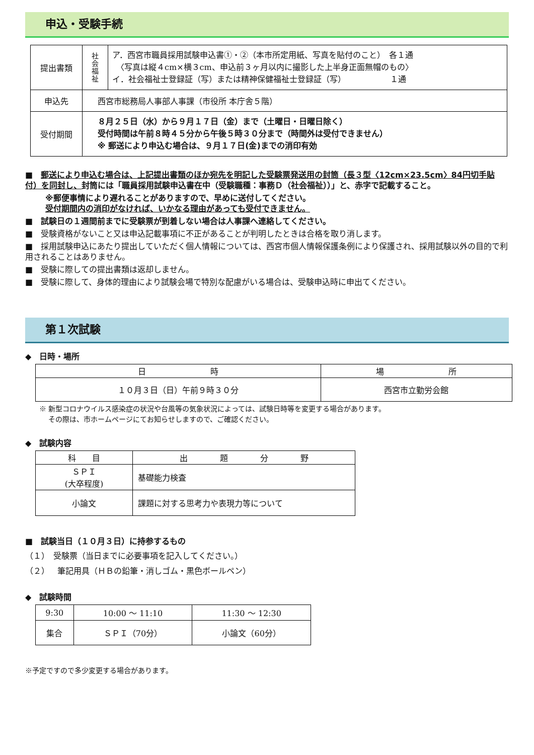申込・受験手続
| 提出書類 | 社 会 福 祉 | ア．西宮市職員採用試験申込書①・②（本市所定用紙、写真を貼付のこと） 各１通 〈写真は縦４cm×横３cm、申込前３ヶ月以内に撮影した上半身正面無帽のもの〉 イ．社会福祉士登録証（写）または精神保健福祉士登録証（写） １通 |
| 申込先 | 西宮市総務局人事部人事課（市役所 本庁舎５階） | |
| 受付期間 | ８月２５日（水）から９月１７日（金）まで（土曜日・日曜日除く） 受付時間は午前８時４５分から午後５時３０分まで（時間外は受付できません） ※ 郵送により申込む場合は、９月１７日(金)までの消印有効 | |
■　郵送により申込む場合は、上記提出書類のほか宛先を明記した受験票発送用の封筒（長３型〈12cm×23.5cm〉84円切手貼付）を同封し、封筒には「職員採用試験申込書在中（受験職種：事務Ｄ（社会福祉））」と、赤字で記載すること。
※郵便事情により遅れることがありますので、早めに送付してください。
受付期間内の消印がなければ、いかなる理由があっても受付できません。
■　試験日の１週間前までに受験票が到着しない場合は人事課へ連絡してください。
■　受験資格がないこと又は申込記載事項に不正があることが判明したときは合格を取り消します。
■　採用試験申込にあたり提出していただく個人情報については、西宮市個人情報保護条例により保護され、採用試験以外の目的で利用されることはありません。
■　受験に際しての提出書類は返却しません。
■　受験に際して、身体的理由により試験会場で特別な配慮がいる場合は、受験申込時に申出てください。
第１次試験
◆　日時・場所
| 日 時 | 場 所 |
| １０月３日（日）午前９時３０分 | 西宮市立勤労会館 |
※ 新型コロナウイルス感染症の状況や台風等の気象状況によっては、試験日時等を変更する場合があります。
　 その際は、市ホームページにてお知らせしますので、ご確認ください。
◆　試験内容
| 科 目 | 出 題 分 野 |
| ＳＰＩ (大卒程度) | 基礎能力検査 |
| 小論文 | 課題に対する思考力や表現力等について |
■　試験当日（１０月３日）に持参するもの
（１）　受験票（当日までに必要事項を記入してください。）
（２）　筆記用具（ＨＢの鉛筆・消しゴム・黒色ボールペン）
◆　試験時間
| 9:30 | 10:00 ～ 11:10 | 11:30 ～ 12:30 |
| 集合 | ＳＰＩ（70分） | 小論文（60分） |
※予定ですので多少変更する場合があります。